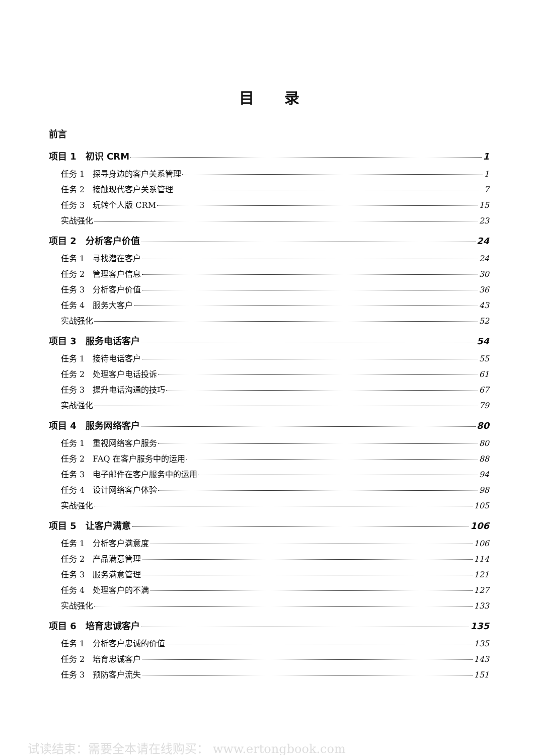目录
前言
项目 1　初识 CRM 1
任务 1　探寻身边的客户关系管理 1
任务 2　接触现代客户关系管理 7
任务 3　玩转个人版 CRM 15
实战强化 23
项目 2　分析客户价值 24
任务 1　寻找潜在客户 24
任务 2　管理客户信息 30
任务 3　分析客户价值 36
任务 4　服务大客户 43
实战强化 52
项目 3　服务电话客户 54
任务 1　接待电话客户 55
任务 2　处理客户电话投诉 61
任务 3　提升电话沟通的技巧 67
实战强化 79
项目 4　服务网络客户 80
任务 1　重视网络客户服务 80
任务 2　FAQ 在客户服务中的运用 88
任务 3　电子邮件在客户服务中的运用 94
任务 4　设计网络客户体验 98
实战强化 105
项目 5　让客户满意 106
任务 1　分析客户满意度 106
任务 2　产品满意管理 114
任务 3　服务满意管理 121
任务 4　处理客户的不满 127
实战强化 133
项目 6　培育忠诚客户 135
任务 1　分析客户忠诚的价值 135
任务 2　培育忠诚客户 143
任务 3　预防客户流失 151
试读结束：需要全本请在线购买： www.ertongbook.com